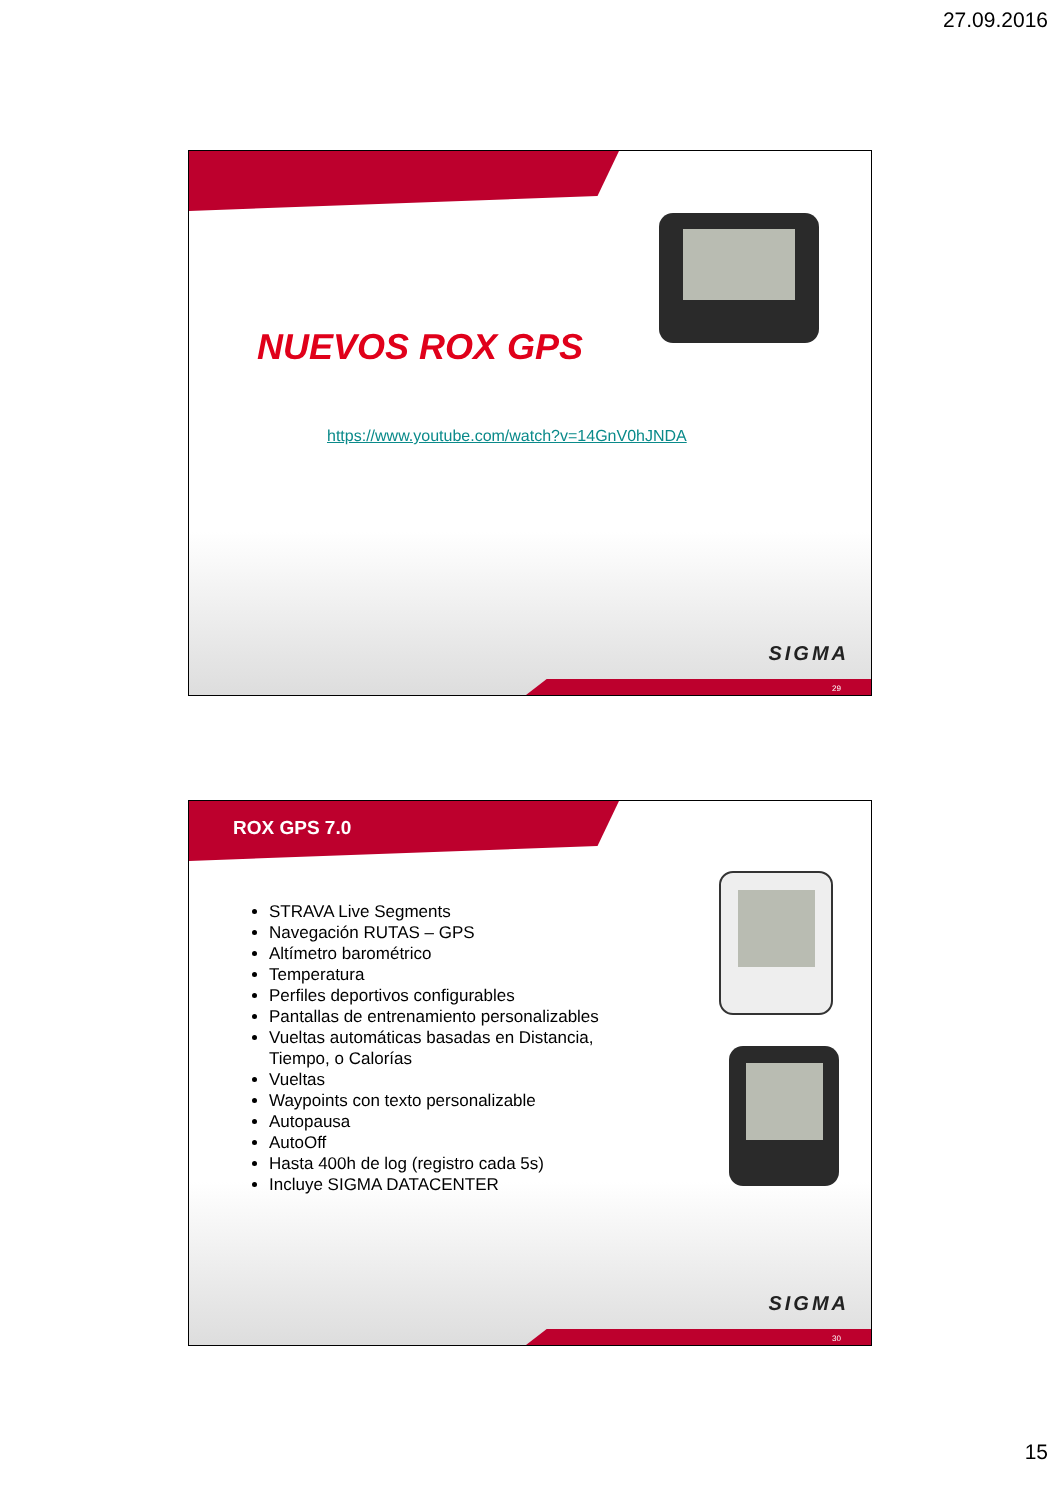27.09.2016
NUEVOS ROX GPS
https://www.youtube.com/watch?v=14GnV0hJNDA
SIGMA
29
ROX GPS 7.0
STRAVA Live Segments
Navegación RUTAS – GPS
Altímetro barométrico
Temperatura
Perfiles deportivos configurables
Pantallas de entrenamiento personalizables
Vueltas automáticas basadas en Distancia, Tiempo, o Calorías
Vueltas
Waypoints con texto personalizable
Autopausa
AutoOff
Hasta 400h de log (registro cada 5s)
Incluye SIGMA DATACENTER
SIGMA
30
15